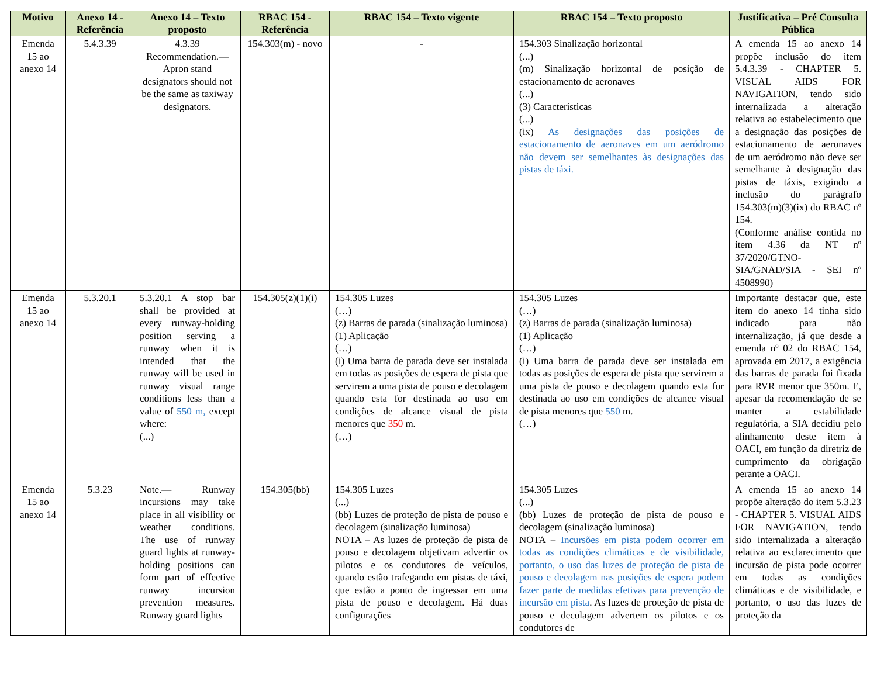| Motivo | Anexo 14 - Referência | Anexo 14 – Texto proposto | RBAC 154 - Referência | RBAC 154 – Texto vigente | RBAC 154 – Texto proposto | Justificativa – Pré Consulta Pública |
| --- | --- | --- | --- | --- | --- | --- |
| Emenda 15 ao anexo 14 | 5.4.3.39 | 4.3.39 Recommendation.— Apron stand designators should not be the same as taxiway designators. | 154.303(m) - novo | - | 154.303 Sinalização horizontal (...) (m) Sinalização horizontal de posição de estacionamento de aeronaves (...) (3) Características (...) (ix) As designações das posições de estacionamento de aeronaves em um aeródromo não devem ser semelhantes às designações das pistas de táxi. | A emenda 15 ao anexo 14 propõe inclusão do item 5.4.3.39 - CHAPTER 5. VISUAL AIDS FOR NAVIGATION, tendo sido internalizada a alteração relativa ao estabelecimento que a designação das posições de estacionamento de aeronaves de um aeródromo não deve ser semelhante à designação das pistas de táxis, exigindo a inclusão do parágrafo 154.303(m)(3)(ix) do RBAC nº 154. (Conforme análise contida no item 4.36 da NT nº 37/2020/GTNO-SIA/GNAD/SIA - SEI nº 4508990) |
| Emenda 15 ao anexo 14 | 5.3.20.1 | 5.3.20.1 A stop bar shall be provided at every runway-holding position serving a runway when it is intended that the runway will be used in runway visual range conditions less than a value of 550 m, except where: (...) | 154.305(z)(1)(i) | 154.305 Luzes (…) (z) Barras de parada (sinalização luminosa) (1) Aplicação (…) (i) Uma barra de parada deve ser instalada em todas as posições de espera de pista que servirem a uma pista de pouso e decolagem quando esta for destinada ao uso em condições de alcance visual de pista menores que 350 m. (…) | 154.305 Luzes (…) (z) Barras de parada (sinalização luminosa) (1) Aplicação (…) (i) Uma barra de parada deve ser instalada em todas as posições de espera de pista que servirem a uma pista de pouso e decolagem quando esta for destinada ao uso em condições de alcance visual de pista menores que 550 m. (…) | Importante destacar que, este item do anexo 14 tinha sido indicado para não internalização, já que desde a emenda nº 02 do RBAC 154, aprovada em 2017, a exigência das barras de parada foi fixada para RVR menor que 350m. E, apesar da recomendação de se manter a estabilidade regulatória, a SIA decidiu pelo alinhamento deste item à OACI, em função da diretriz de cumprimento da obrigação perante a OACI. |
| Emenda 15 ao anexo 14 | 5.3.23 | Note.— Runway incursions may take place in all visibility or weather conditions. The use of runway guard lights at runway-holding positions can form part of effective runway incursion prevention measures. Runway guard lights | 154.305(bb) | 154.305 Luzes (...) (bb) Luzes de proteção de pista de pouso e decolagem (sinalização luminosa) NOTA – As luzes de proteção de pista de pouso e decolagem objetivam advertir os pilotos e os condutores de veículos, quando estão trafegando em pistas de táxi, que estão a ponto de ingressar em uma pista de pouso e decolagem. Há duas configurações | 154.305 Luzes (...) (bb) Luzes de proteção de pista de pouso e decolagem (sinalização luminosa) NOTA – Incursões em pista podem ocorrer em todas as condições climáticas e de visibilidade, portanto, o uso das luzes de proteção de pista de pouso e decolagem nas posições de espera podem fazer parte de medidas efetivas para prevenção de incursão em pista . As luzes de proteção de pista de pouso e decolagem advertem os pilotos e os condutores de | A emenda 15 ao anexo 14 propõe alteração do item 5.3.23 - CHAPTER 5. VISUAL AIDS FOR NAVIGATION, tendo sido internalizada a alteração relativa ao esclarecimento que incursão de pista pode ocorrer em todas as condições climáticas e de visibilidade, e portanto, o uso das luzes de proteção da |